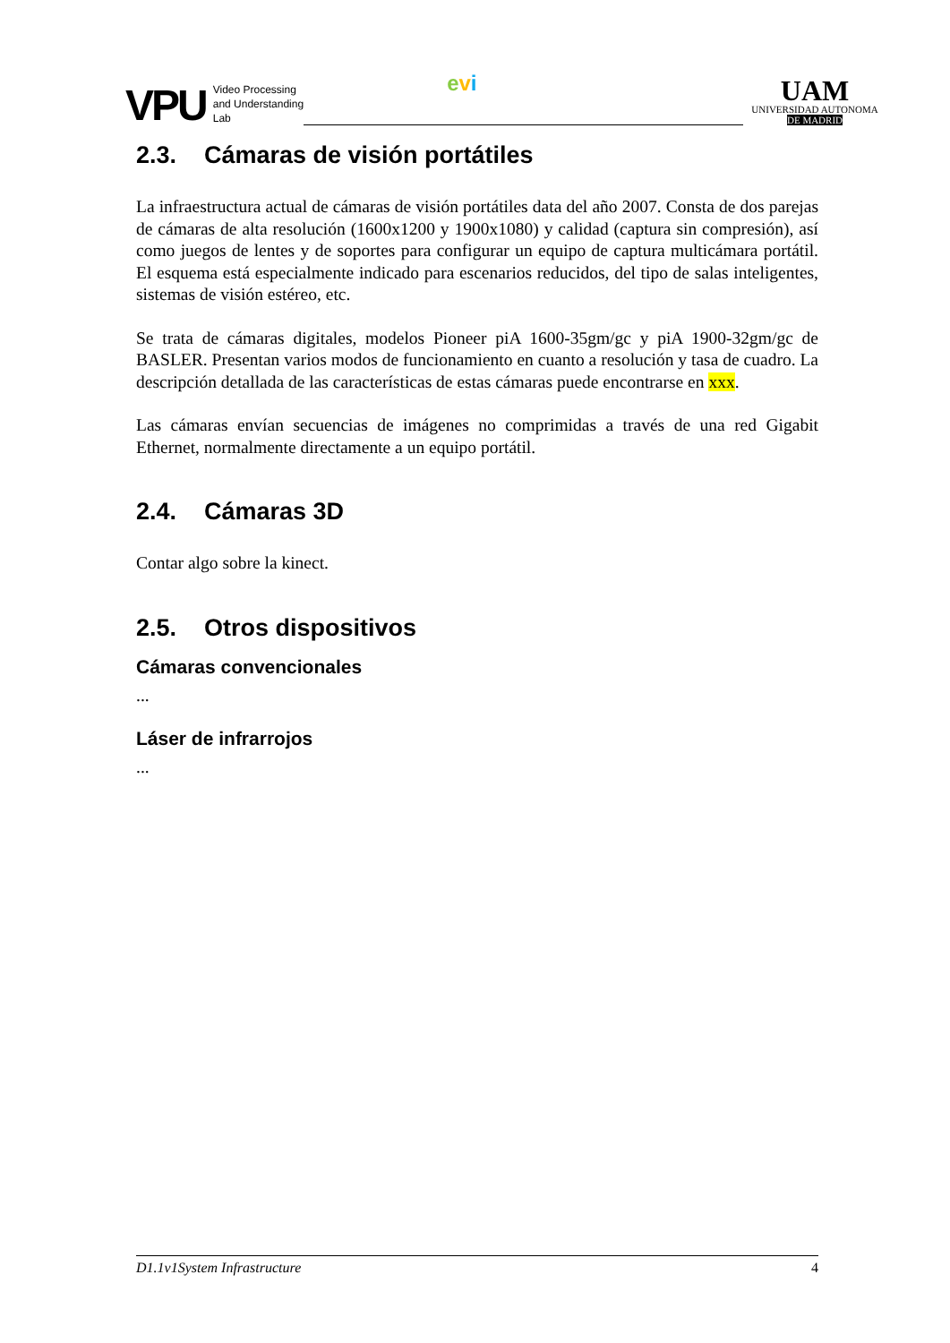VPU
Video Processing
and Understanding
Lab
evi
UAM
UNIVERSIDAD AUTONOMA
DE MADRID
2.3. Cámaras de visión portátiles
La infraestructura actual de cámaras de visión portátiles data del año 2007. Consta de dos parejas de cámaras de alta resolución (1600x1200 y 1900x1080) y calidad (captura sin compresión), así como juegos de lentes y de soportes para configurar un equipo de captura multicámara portátil. El esquema está especialmente indicado para escenarios reducidos, del tipo de salas inteligentes, sistemas de visión estéreo, etc.
Se trata de cámaras digitales, modelos Pioneer piA 1600-35gm/gc y piA 1900-32gm/gc de BASLER. Presentan varios modos de funcionamiento en cuanto a resolución y tasa de cuadro. La descripción detallada de las características de estas cámaras puede encontrarse en xxx.
Las cámaras envían secuencias de imágenes no comprimidas a través de una red Gigabit Ethernet, normalmente directamente a un equipo portátil.
2.4. Cámaras 3D
Contar algo sobre la kinect.
2.5. Otros dispositivos
Cámaras convencionales
...
Láser de infrarrojos
...
D1.1v1System Infrastructure 4